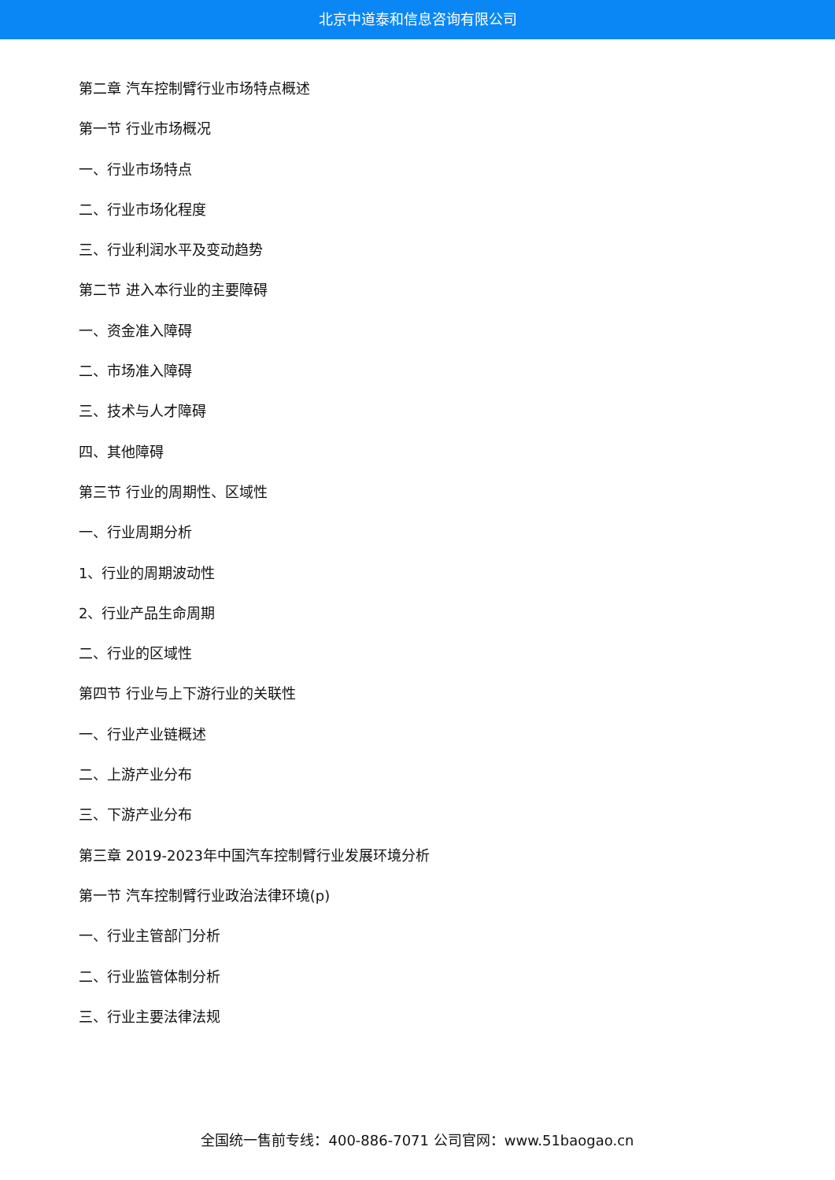北京中道泰和信息咨询有限公司
第二章 汽车控制臂行业市场特点概述
第一节 行业市场概况
一、行业市场特点
二、行业市场化程度
三、行业利润水平及变动趋势
第二节 进入本行业的主要障碍
一、资金准入障碍
二、市场准入障碍
三、技术与人才障碍
四、其他障碍
第三节 行业的周期性、区域性
一、行业周期分析
1、行业的周期波动性
2、行业产品生命周期
二、行业的区域性
第四节 行业与上下游行业的关联性
一、行业产业链概述
二、上游产业分布
三、下游产业分布
第三章 2019-2023年中国汽车控制臂行业发展环境分析
第一节 汽车控制臂行业政治法律环境(p)
一、行业主管部门分析
二、行业监管体制分析
三、行业主要法律法规
全国统一售前专线：400-886-7071 公司官网：www.51baogao.cn